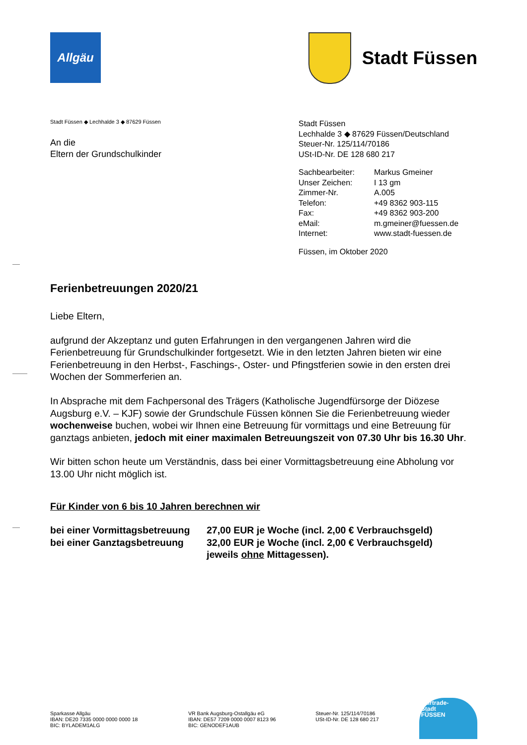Allgäu
Stadt Füssen
Stadt Füssen ◆ Lechhalde 3 ◆ 87629 Füssen
An die
Eltern der Grundschulkinder
Stadt Füssen
Lechhalde 3 ◆ 87629 Füssen/Deutschland
Steuer-Nr. 125/114/70186
USt-ID-Nr. DE 128 680 217
| Sachbearbeiter: | Markus Gmeiner |
| Unser Zeichen: | I 13 gm |
| Zimmer-Nr. | A.005 |
| Telefon: | +49 8362 903-115 |
| Fax: | +49 8362 903-200 |
| eMail: | m.gmeiner@fuessen.de |
| Internet: | www.stadt-fuessen.de |
Füssen, im Oktober 2020
Ferienbetreuungen 2020/21
Liebe Eltern,
aufgrund der Akzeptanz und guten Erfahrungen in den vergangenen Jahren wird die Ferienbetreuung für Grundschulkinder fortgesetzt. Wie in den letzten Jahren bieten wir eine Ferienbetreuung in den Herbst-, Faschings-, Oster- und Pfingstferien sowie in den ersten drei Wochen der Sommerferien an.
In Absprache mit dem Fachpersonal des Trägers (Katholische Jugendfürsorge der Diözese Augsburg e.V. – KJF) sowie der Grundschule Füssen können Sie die Ferienbetreuung wieder wochenweise buchen, wobei wir Ihnen eine Betreuung für vormittags und eine Betreuung für ganztags anbieten, jedoch mit einer maximalen Betreuungszeit von 07.30 Uhr bis 16.30 Uhr.
Wir bitten schon heute um Verständnis, dass bei einer Vormittagsbetreuung eine Abholung vor 13.00 Uhr nicht möglich ist.
Für Kinder von 6 bis 10 Jahren berechnen wir
| bei einer Vormittagsbetreuung | 27,00 EUR je Woche (incl. 2,00 € Verbrauchsgeld) |
| bei einer Ganztagsbetreuung | 32,00 EUR je Woche (incl. 2,00 € Verbrauchsgeld) |
| | jeweils ohne Mittagessen). |
Sparkasse Allgäu
IBAN: DE20 7335 0000 0000 0000 18
BIC: BYLADEM1ALG
VR Bank Augsburg-Ostallgäu eG
IBAN: DE57 7209 0000 0007 8123 96
BIC: GENODEF1AUB
Steuer-Nr. 125/114/70186
USt-ID-Nr. DE 128 680 217
Fairtrade-
Stadt
FÜSSEN